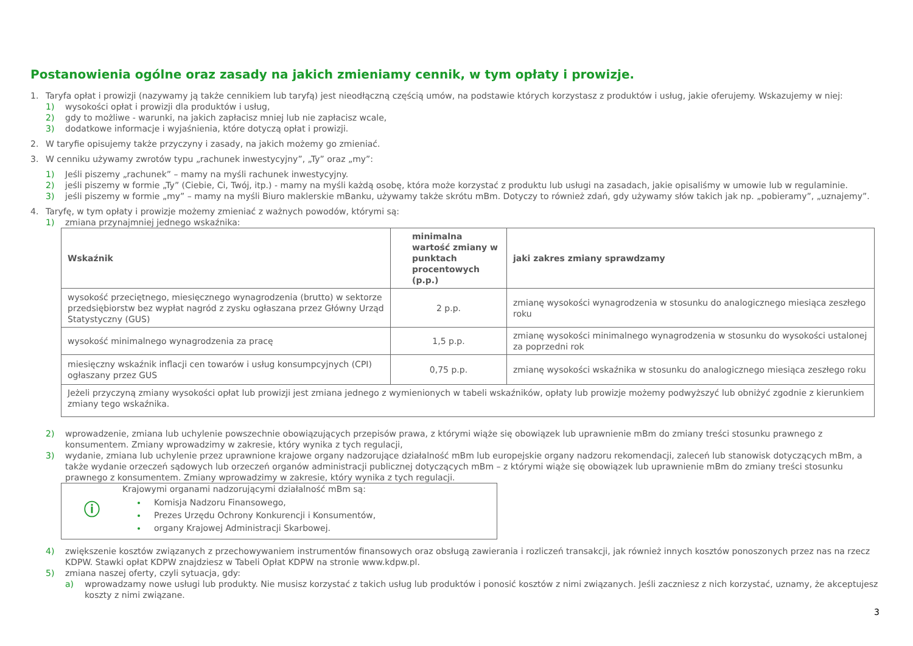Postanowienia ogólne oraz zasady na jakich zmieniamy cennik, w tym opłaty i prowizje.
1. Taryfa opłat i prowizji (nazywamy ją także cennikiem lub taryfą) jest nieodłączną częścią umów, na podstawie których korzystasz z produktów i usług, jakie oferujemy. Wskazujemy w niej:
1) wysokości opłat i prowizji dla produktów i usług,
2) gdy to możliwe - warunki, na jakich zapłacisz mniej lub nie zapłacisz wcale,
3) dodatkowe informacje i wyjaśnienia, które dotyczą opłat i prowizji.
2. W taryfie opisujemy także przyczyny i zasady, na jakich możemy go zmieniać.
3. W cenniku używamy zwrotów typu „rachunek inwestycyjny”, „Ty” oraz „my”:
1) Jeśli piszemy „rachunek” – mamy na myśli rachunek inwestycyjny.
2) jeśli piszemy w formie „Ty” (Ciebie, Ci, Twój, itp.) - mamy na myśli każdą osobę, która może korzystać z produktu lub usługi na zasadach, jakie opisaliśmy w umowie lub w regulaminie.
3) jeśli piszemy w formie „my” – mamy na myśli Biuro maklerskie mBanku, używamy także skrótu mBm. Dotyczy to również zdań, gdy używamy słów takich jak np. „pobieramy”, „uznajemy”.
4. Taryfę, w tym opłaty i prowizje możemy zmieniać z ważnych powodów, którymi są:
1) zmiana przynajmniej jednego wskaźnika:
| Wskaźnik | minimalna wartość zmiany w punktach procentowych (p.p.) | jaki zakres zmiany sprawdzamy |
| --- | --- | --- |
| wysokość przeciętnego, miesięcznego wynagrodzenia (brutto) w sektorze przedsiębiorstw bez wypłat nagród z zysku ogłaszana przez Główny Urząd Statystyczny (GUS) | 2 p.p. | zmianę wysokości wynagrodzenia w stosunku do analogicznego miesiąca zeszłego roku |
| wysokość minimalnego wynagrodzenia za pracę | 1,5 p.p. | zmianę wysokości minimalnego wynagrodzenia w stosunku do wysokości ustalonej za poprzedni rok |
| miesięczny wskaźnik inflacji cen towarów i usług konsumpcyjnych (CPI) ogłaszany przez GUS | 0,75 p.p. | zmianę wysokości wskaźnika w stosunku do analogicznego miesiąca zeszłego roku |
| Jeżeli przyczyną zmiany wysokości opłat lub prowizji jest zmiana jednego z wymienionych w tabeli wskaźników, opłaty lub prowizje możemy podwyższyć lub obniżyć zgodnie z kierunkiem zmiany tego wskaźnika. | | |
2) wprowadzenie, zmiana lub uchylenie powszechnie obowiązujących przepisów prawa, z którymi wiąże się obowiązek lub uprawnienie mBm do zmiany treści stosunku prawnego z konsumentem. Zmiany wprowadzimy w zakresie, który wynika z tych regulacji,
3) wydanie, zmiana lub uchylenie przez uprawnione krajowe organy nadzorujące działalność mBm lub europejskie organy nadzoru rekomendacji, zaleceń lub stanowisk dotyczących mBm, a także wydanie orzeczeń sądowych lub orzeczeń organów administracji publicznej dotyczących mBm – z którymi wiąże się obowiązek lub uprawnienie mBm do zmiany treści stosunku prawnego z konsumentem. Zmiany wprowadzimy w zakresie, który wynika z tych regulacji.
ⓘ
Krajowymi organami nadzorującymi działalność mBm są:
Komisja Nadzoru Finansowego,
Prezes Urzędu Ochrony Konkurencji i Konsumentów,
organy Krajowej Administracji Skarbowej.
4) zwiększenie kosztów związanych z przechowywaniem instrumentów finansowych oraz obsługą zawierania i rozliczeń transakcji, jak również innych kosztów ponoszonych przez nas na rzecz KDPW. Stawki opłat KDPW znajdziesz w Tabeli Opłat KDPW na stronie www.kdpw.pl.
5) zmiana naszej oferty, czyli sytuacja, gdy:
a) wprowadzamy nowe usługi lub produkty. Nie musisz korzystać z takich usług lub produktów i ponosić kosztów z nimi związanych. Jeśli zaczniesz z nich korzystać, uznamy, że akceptujesz koszty z nimi związane.
3